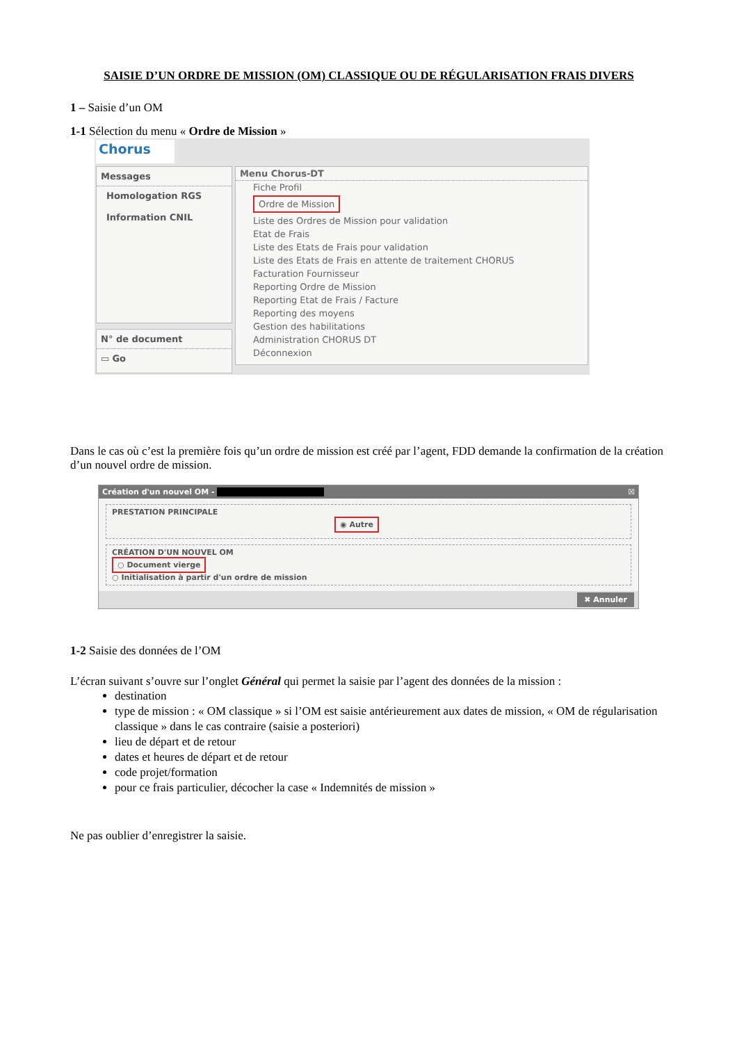SAISIE D’UN ORDRE DE MISSION (OM) CLASSIQUE OU DE RÉGULARISATION FRAIS DIVERS
1 – Saisie d’un OM
1-1 Sélection du menu « Ordre de Mission »
Chorus
Messages
Homologation RGS
Information CNIL
N° de document
▭ Go
Menu Chorus-DT
Fiche Profil
Ordre de Mission
Liste des Ordres de Mission pour validation
Etat de Frais
Liste des Etats de Frais pour validation
Liste des Etats de Frais en attente de traitement CHORUS
Facturation Fournisseur
Reporting Ordre de Mission
Reporting Etat de Frais / Facture
Reporting des moyens
Gestion des habilitations
Administration CHORUS DT
Déconnexion
Dans le cas où c’est la première fois qu’un ordre de mission est créé par l’agent, FDD demande la confirmation de la création d’un nouvel ordre de mission.
Création d'un nouvel OM - ☒
PRESTATION PRINCIPALE
◉ Autre
CRÉATION D'UN NOUVEL OM
○ Document vierge
○ Initialisation à partir d'un ordre de mission
✖ Annuler
1-2 Saisie des données de l’OM
L’écran suivant s’ouvre sur l’onglet Général qui permet la saisie par l’agent des données de la mission :
destination
type de mission : « OM classique » si l’OM est saisie antérieurement aux dates de mission, « OM de régularisation classique » dans le cas contraire (saisie a posteriori)
lieu de départ et de retour
dates et heures de départ et de retour
code projet/formation
pour ce frais particulier, décocher la case « Indemnités de mission »
Ne pas oublier d’enregistrer la saisie.